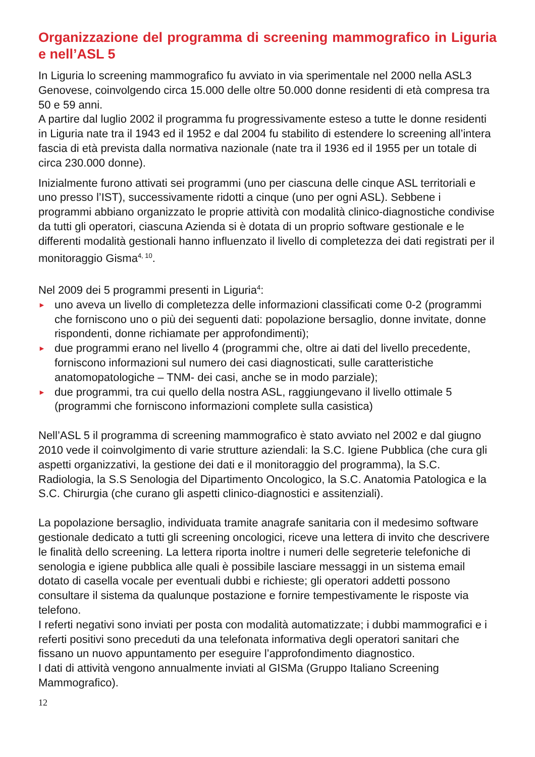Organizzazione del programma di screening mammografico in Liguria e nell’ASL 5
In Liguria lo screening mammografico fu avviato in via sperimentale nel 2000 nella ASL3 Genovese, coinvolgendo circa 15.000 delle oltre 50.000 donne residenti di età compresa tra 50 e 59 anni.
A partire dal luglio 2002 il programma fu progressivamente esteso a tutte le donne residenti in Liguria nate tra il 1943 ed il 1952 e dal 2004 fu stabilito di estendere lo screening all’intera fascia di età prevista dalla normativa nazionale (nate tra il 1936 ed il 1955 per un totale di circa 230.000 donne).
Inizialmente furono attivati sei programmi (uno per ciascuna delle cinque ASL territoriali e uno presso l’IST), successivamente ridotti a cinque (uno per ogni ASL). Sebbene i programmi abbiano organizzato le proprie attività con modalità clinico-diagnostiche condivise da tutti gli operatori, ciascuna Azienda si è dotata di un proprio software gestionale e le differenti modalità gestionali hanno influenzato il livello di completezza dei dati registrati per il monitoraggio Gisma<sup>4, 10</sup>.
Nel 2009 dei 5 programmi presenti in Liguria<sup>4</sup>:
► uno aveva un livello di completezza delle informazioni classificati come 0-2 (programmi che forniscono uno o più dei seguenti dati: popolazione bersaglio, donne invitate, donne rispondenti, donne richiamate per approfondimenti);
► due programmi erano nel livello 4 (programmi che, oltre ai dati del livello precedente, forniscono informazioni sul numero dei casi diagnosticati, sulle caratteristiche anatomopatologiche – TNM- dei casi, anche se in modo parziale);
► due programmi, tra cui quello della nostra ASL, raggiungevano il livello ottimale 5 (programmi che forniscono informazioni complete sulla casistica)
Nell’ASL 5 il programma di screening mammografico è stato avviato nel 2002 e dal giugno 2010 vede il coinvolgimento di varie strutture aziendali: la S.C. Igiene Pubblica (che cura gli aspetti organizzativi, la gestione dei dati e il monitoraggio del programma), la S.C. Radiologia, la S.S Senologia del Dipartimento Oncologico, la S.C. Anatomia Patologica e la S.C. Chirurgia (che curano gli aspetti clinico-diagnostici e assitenziali).
La popolazione bersaglio, individuata tramite anagrafe sanitaria con il medesimo software gestionale dedicato a tutti gli screening oncologici, riceve una lettera di invito che descrivere le finalità dello screening. La lettera riporta inoltre i numeri delle segreterie telefoniche di senologia e igiene pubblica alle quali è possibile lasciare messaggi in un sistema email dotato di casella vocale per eventuali dubbi e richieste; gli operatori addetti possono consultare il sistema da qualunque postazione e fornire tempestivamente le risposte via telefono.
I referti negativi sono inviati per posta con modalità automatizzate; i dubbi mammografici e i referti positivi sono preceduti da una telefonata informativa degli operatori sanitari che fissano un nuovo appuntamento per eseguire l’approfondimento diagnostico.
I dati di attività vengono annualmente inviati al GISMa (Gruppo Italiano Screening Mammografico).
12